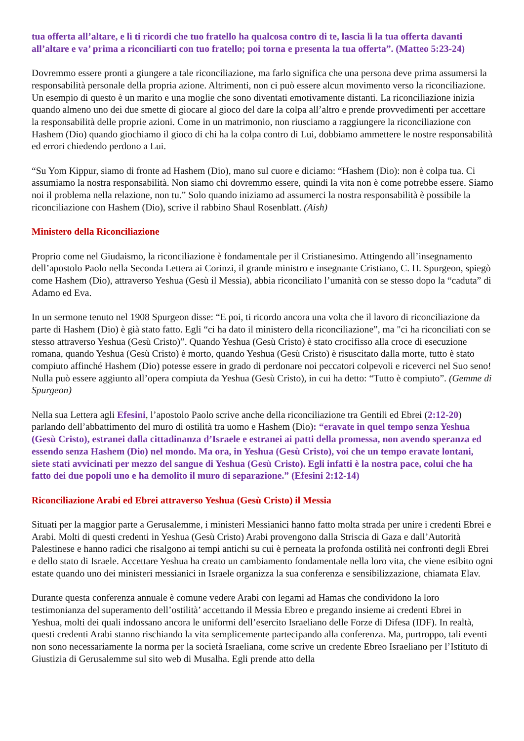tua offerta all’altare, e lì ti ricordi che tuo fratello ha qualcosa contro di te, lascia lì la tua offerta davanti all’altare e va’ prima a riconciliarti con tuo fratello; poi torna e presenta la tua offerta”. (Matteo 5:23-24)
Dovremmo essere pronti a giungere a tale riconciliazione, ma farlo significa che una persona deve prima assumersi la responsabilità personale della propria azione. Altrimenti, non ci può essere alcun movimento verso la riconciliazione. Un esempio di questo è un marito e una moglie che sono diventati emotivamente distanti. La riconciliazione inizia quando almeno uno dei due smette di giocare al gioco del dare la colpa all’altro e prende provvedimenti per accettare la responsabilità delle proprie azioni. Come in un matrimonio, non riusciamo a raggiungere la riconciliazione con Hashem (Dio) quando giochiamo il gioco di chi ha la colpa contro di Lui, dobbiamo ammettere le nostre responsabilità ed errori chiedendo perdono a Lui.
“Su Yom Kippur, siamo di fronte ad Hashem (Dio), mano sul cuore e diciamo: “Hashem (Dio): non è colpa tua. Ci assumiamo la nostra responsabilità. Non siamo chi dovremmo essere, quindi la vita non è come potrebbe essere. Siamo noi il problema nella relazione, non tu.” Solo quando iniziamo ad assumerci la nostra responsabilità è possibile la riconciliazione con Hashem (Dio), scrive il rabbino Shaul Rosenblatt. (Aish)
Ministero della Riconciliazione
Proprio come nel Giudaismo, la riconciliazione è fondamentale per il Cristianesimo. Attingendo all’insegnamento dell’apostolo Paolo nella Seconda Lettera ai Corinzi, il grande ministro e insegnante Cristiano, C. H. Spurgeon, spiegò come Hashem (Dio), attraverso Yeshua (Gesù il Messia), abbia riconciliato l’umanità con se stesso dopo la “caduta” di Adamo ed Eva.
In un sermone tenuto nel 1908 Spurgeon disse: “E poi, ti ricordo ancora una volta che il lavoro di riconciliazione da parte di Hashem (Dio) è già stato fatto. Egli “ci ha dato il ministero della riconciliazione”, ma "ci ha riconciliati con se stesso attraverso Yeshua (Gesù Cristo)”. Quando Yeshua (Gesù Cristo) è stato crocifisso alla croce di esecuzione romana, quando Yeshua (Gesù Cristo) è morto, quando Yeshua (Gesù Cristo) è risuscitato dalla morte, tutto è stato compiuto affinché Hashem (Dio) potesse essere in grado di perdonare noi peccatori colpevoli e riceverci nel Suo seno! Nulla può essere aggiunto all’opera compiuta da Yeshua (Gesù Cristo), in cui ha detto: “Tutto è compiuto”. (Gemme di Spurgeon)
Nella sua Lettera agli Efesini, l’apostolo Paolo scrive anche della riconciliazione tra Gentili ed Ebrei (2:12-20) parlando dell’abbattimento del muro di ostilità tra uomo e Hashem (Dio): “eravate in quel tempo senza Yeshua (Gesù Cristo), estranei dalla cittadinanza d’Israele e estranei ai patti della promessa, non avendo speranza ed essendo senza Hashem (Dio) nel mondo. Ma ora, in Yeshua (Gesù Cristo), voi che un tempo eravate lontani, siete stati avvicinati per mezzo del sangue di Yeshua (Gesù Cristo). Egli infatti è la nostra pace, colui che ha fatto dei due popoli uno e ha demolito il muro di separazione.” (Efesini 2:12-14)
Riconciliazione Arabi ed Ebrei attraverso Yeshua (Gesù Cristo) il Messia
Situati per la maggior parte a Gerusalemme, i ministeri Messianici hanno fatto molta strada per unire i credenti Ebrei e Arabi. Molti di questi credenti in Yeshua (Gesù Cristo) Arabi provengono dalla Striscia di Gaza e dall’Autorità Palestinese e hanno radici che risalgono ai tempi antichi su cui è perneata la profonda ostilità nei confronti degli Ebrei e dello stato di Israele. Accettare Yeshua ha creato un cambiamento fondamentale nella loro vita, che viene esibito ogni estate quando uno dei ministeri messianici in Israele organizza la sua conferenza e sensibilizzazione, chiamata Elav.
Durante questa conferenza annuale è comune vedere Arabi con legami ad Hamas che condividono la loro testimonianza del superamento dell’ostilità’ accettando il Messia Ebreo e pregando insieme ai credenti Ebrei in Yeshua, molti dei quali indossano ancora le uniformi dell’esercito Israeliano delle Forze di Difesa (IDF). In realtà, questi credenti Arabi stanno rischiando la vita semplicemente partecipando alla conferenza. Ma, purtroppo, tali eventi non sono necessariamente la norma per la società Israeliana, come scrive un credente Ebreo Israeliano per l’Istituto di Giustizia di Gerusalemme sul sito web di Musalha. Egli prende atto della